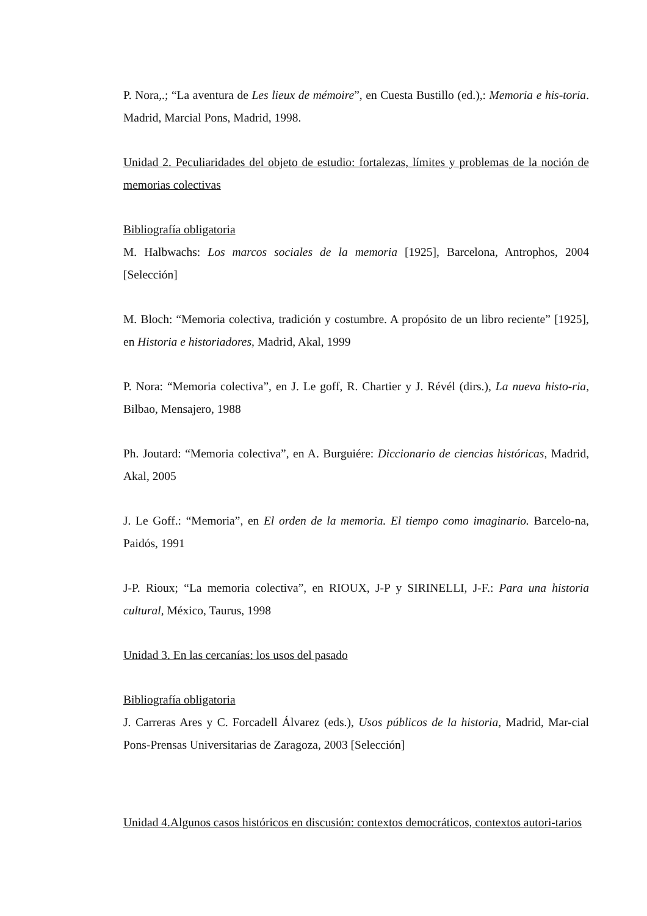P. Nora,.; “La aventura de Les lieux de mémoire”, en Cuesta Bustillo (ed.),: Memoria e his-toria. Madrid, Marcial Pons, Madrid, 1998.
Unidad 2. Peculiaridades del objeto de estudio: fortalezas, límites y problemas de la noción de memorias colectivas
Bibliografía obligatoria
M. Halbwachs: Los marcos sociales de la memoria [1925], Barcelona, Antrophos, 2004 [Selección]
M. Bloch: “Memoria colectiva, tradición y costumbre. A propósito de un libro reciente” [1925], en Historia e historiadores, Madrid, Akal, 1999
P. Nora: “Memoria colectiva”, en J. Le goff, R. Chartier y J. Révél (dirs.), La nueva histo-ria, Bilbao, Mensajero, 1988
Ph. Joutard: “Memoria colectiva”, en A. Burguiére: Diccionario de ciencias históricas, Madrid, Akal, 2005
J. Le Goff.: “Memoria”, en El orden de la memoria. El tiempo como imaginario. Barcelo-na, Paidós, 1991
J-P. Rioux; “La memoria colectiva”, en RIOUX, J-P y SIRINELLI, J-F.: Para una historia cultural, México, Taurus, 1998
Unidad 3. En las cercanías: los usos del pasado
Bibliografía obligatoria
J. Carreras Ares y C. Forcadell Álvarez (eds.), Usos públicos de la historia, Madrid, Mar-cial Pons-Prensas Universitarias de Zaragoza, 2003 [Selección]
Unidad 4.Algunos casos históricos en discusión: contextos democráticos, contextos autori-tarios